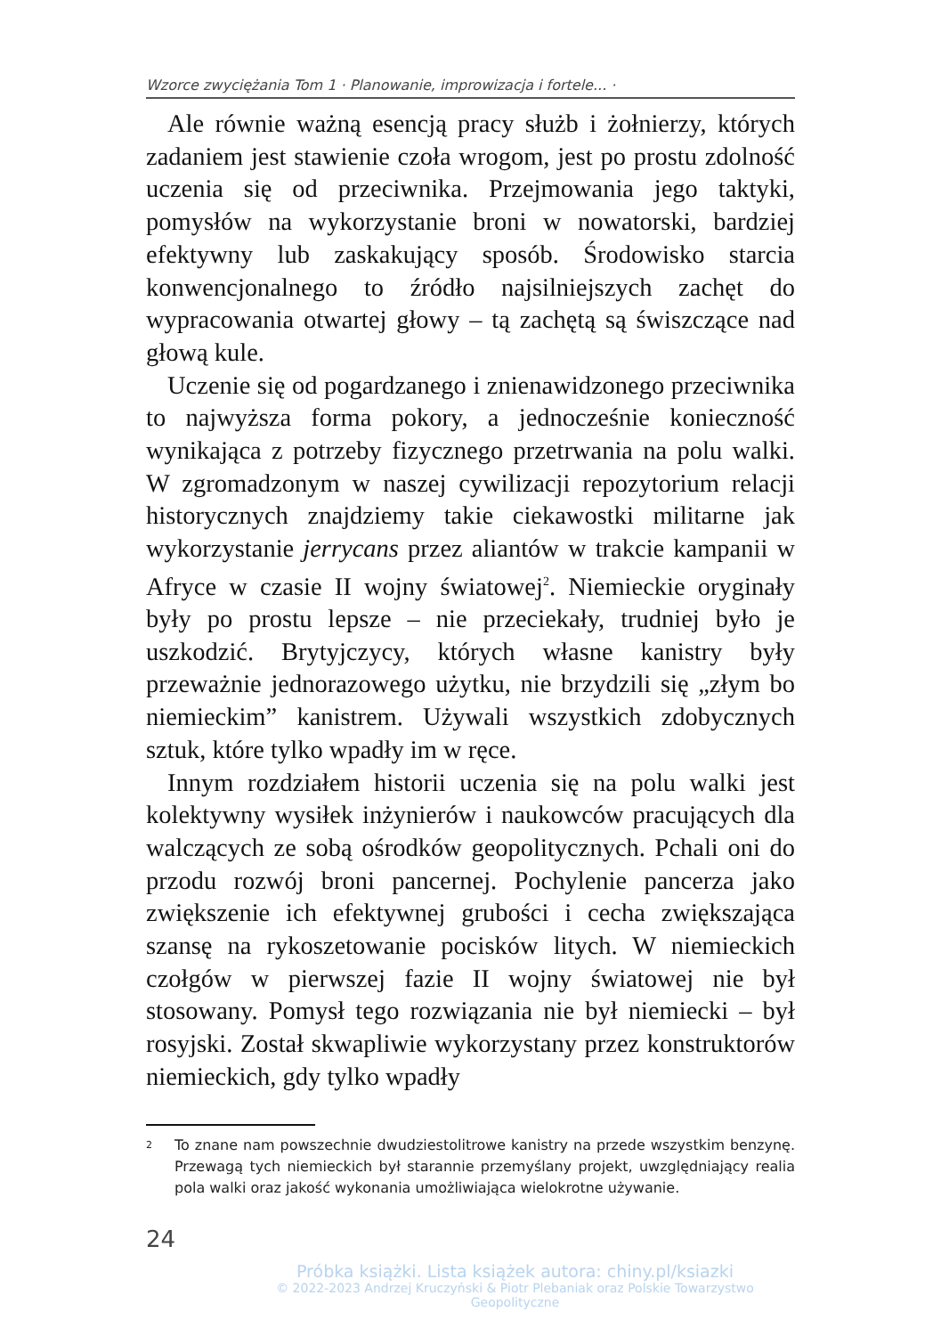Wzorce zwyciężania Tom 1 · Planowanie, improwizacja i fortele... ·
Ale równie ważną esencją pracy służb i żołnierzy, których zadaniem jest stawienie czoła wrogom, jest po prostu zdolność uczenia się od przeciwnika. Przejmowania jego taktyki, pomysłów na wykorzystanie broni w nowatorski, bardziej efektywny lub zaskakujący sposób. Środowisko starcia konwencjonalnego to źródło najsilniejszych zachęt do wypracowania otwartej głowy – tą zachętą są świszczące nad głową kule.
Uczenie się od pogardzanego i znienawidzonego przeciwnika to najwyższa forma pokory, a jednocześnie konieczność wynikająca z potrzeby fizycznego przetrwania na polu walki. W zgromadzonym w naszej cywilizacji repozytorium relacji historycznych znajdziemy takie ciekawostki militarne jak wykorzystanie jerrycans przez aliantów w trakcie kampanii w Afryce w czasie II wojny światowej<sup>2</sup>. Niemieckie oryginały były po prostu lepsze – nie przeciekały, trudniej było je uszkodzić. Brytyjczycy, których własne kanistry były przeważnie jednorazowego użytku, nie brzydzili się „złym bo niemieckim” kanistrem. Używali wszystkich zdobycznych sztuk, które tylko wpadły im w ręce.
Innym rozdziałem historii uczenia się na polu walki jest kolektywny wysiłek inżynierów i naukowców pracujących dla walczących ze sobą ośrodków geopolitycznych. Pchali oni do przodu rozwój broni pancernej. Pochylenie pancerza jako zwiększenie ich efektywnej grubości i cecha zwiększająca szansę na rykoszetowanie pocisków litych. W niemieckich czołgów w pierwszej fazie II wojny światowej nie był stosowany. Pomysł tego rozwiązania nie był niemiecki – był rosyjski. Został skwapliwie wykorzystany przez konstruktorów niemieckich, gdy tylko wpadły
2 To znane nam powszechnie dwudziestolitrowe kanistry na przede wszystkim benzynę. Przewagą tych niemieckich był starannie przemyślany projekt, uwzględniający realia pola walki oraz jakość wykonania umożliwiająca wielokrotne używanie.
24
Próbka książki. Lista książek autora: chiny.pl/ksiazki
© 2022-2023 Andrzej Kruczyński & Piotr Plebaniak oraz Polskie Towarzystwo Geopolityczne